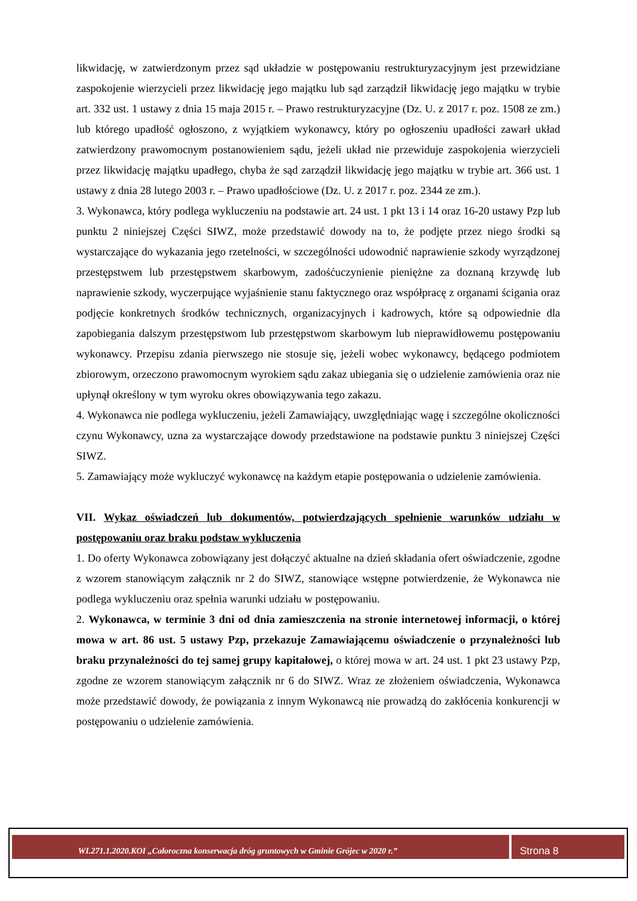likwidację, w zatwierdzonym przez sąd układzie w postępowaniu restrukturyzacyjnym jest przewidziane zaspokojenie wierzycieli przez likwidację jego majątku lub sąd zarządził likwidację jego majątku w trybie art. 332 ust. 1 ustawy z dnia 15 maja 2015 r. – Prawo restrukturyzacyjne (Dz. U. z 2017 r. poz. 1508 ze zm.) lub którego upadłość ogłoszono, z wyjątkiem wykonawcy, który po ogłoszeniu upadłości zawarł układ zatwierdzony prawomocnym postanowieniem sądu, jeżeli układ nie przewiduje zaspokojenia wierzycieli przez likwidację majątku upadłego, chyba że sąd zarządził likwidację jego majątku w trybie art. 366 ust. 1 ustawy z dnia 28 lutego 2003 r. – Prawo upadłościowe (Dz. U. z 2017 r. poz. 2344 ze zm.).
3. Wykonawca, który podlega wykluczeniu na podstawie art. 24 ust. 1 pkt 13 i 14 oraz 16-20 ustawy Pzp lub punktu 2 niniejszej Części SIWZ, może przedstawić dowody na to, że podjęte przez niego środki są wystarczające do wykazania jego rzetelności, w szczególności udowodnić naprawienie szkody wyrządzonej przestępstwem lub przestępstwem skarbowym, zadośćuczynienie pieniężne za doznaną krzywdę lub naprawienie szkody, wyczerpujące wyjaśnienie stanu faktycznego oraz współpracę z organami ścigania oraz podjęcie konkretnych środków technicznych, organizacyjnych i kadrowych, które są odpowiednie dla zapobiegania dalszym przestępstwom lub przestępstwom skarbowym lub nieprawidłowemu postępowaniu wykonawcy. Przepisu zdania pierwszego nie stosuje się, jeżeli wobec wykonawcy, będącego podmiotem zbiorowym, orzeczono prawomocnym wyrokiem sądu zakaz ubiegania się o udzielenie zamówienia oraz nie upłynął określony w tym wyroku okres obowiązywania tego zakazu.
4. Wykonawca nie podlega wykluczeniu, jeżeli Zamawiający, uwzględniając wagę i szczególne okoliczności czynu Wykonawcy, uzna za wystarczające dowody przedstawione na podstawie punktu 3 niniejszej Części SIWZ.
5. Zamawiający może wykluczyć wykonawcę na każdym etapie postępowania o udzielenie zamówienia.
VII. Wykaz oświadczeń lub dokumentów, potwierdzających spełnienie warunków udziału w postępowaniu oraz braku podstaw wykluczenia
1. Do oferty Wykonawca zobowiązany jest dołączyć aktualne na dzień składania ofert oświadczenie, zgodne z wzorem stanowiącym załącznik nr 2 do SIWZ, stanowiące wstępne potwierdzenie, że Wykonawca nie podlega wykluczeniu oraz spełnia warunki udziału w postępowaniu.
2. Wykonawca, w terminie 3 dni od dnia zamieszczenia na stronie internetowej informacji, o której mowa w art. 86 ust. 5 ustawy Pzp, przekazuje Zamawiającemu oświadczenie o przynależności lub braku przynależności do tej samej grupy kapitałowej, o której mowa w art. 24 ust. 1 pkt 23 ustawy Pzp, zgodne ze wzorem stanowiącym załącznik nr 6 do SIWZ. Wraz ze złożeniem oświadczenia, Wykonawca może przedstawić dowody, że powiązania z innym Wykonawcą nie prowadzą do zakłócenia konkurencji w postępowaniu o udzielenie zamówienia.
WI.271.1.2020.KOI „Całoroczna konserwacja dróg gruntowych w Gminie Grójec w 2020 r.”
Strona 8